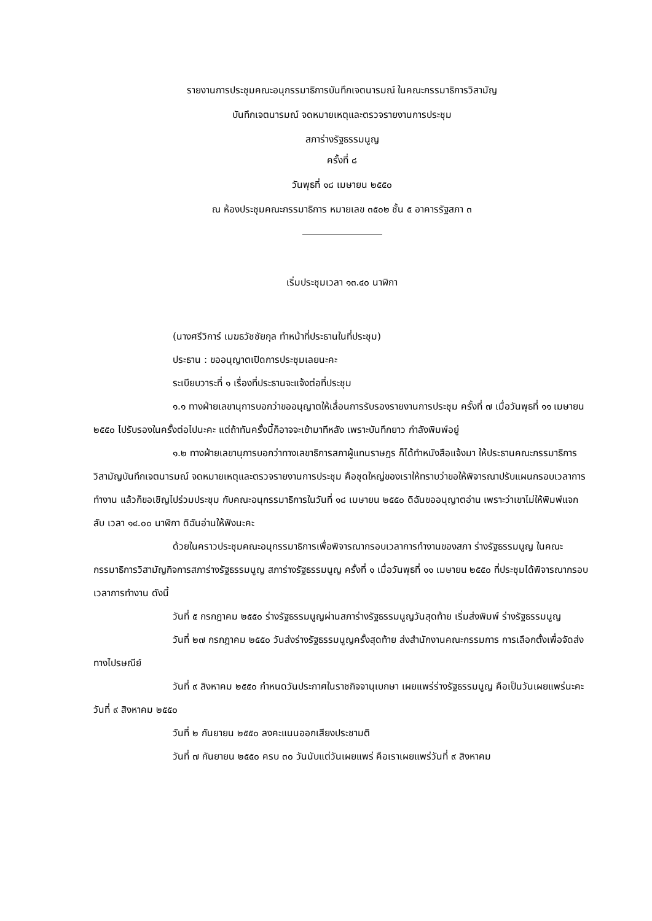รายงานการประชุมคณะอนุกรรมาธิการบันทึกเจตนารมณ์ ในคณะกรรมาธิการวิสามัญ
บันทึกเจตนารมณ์ จดหมายเหตุและตรวจรายงานการประชุม
สภาร่างรัฐธรรมนูญ
ครั้งที่ ๘
วันพุธที่ ๑๘ เมษายน ๒๕๕๐
ณ ห้องประชุมคณะกรรมาธิการ หมายเลข ๓๕๐๒ ชั้น ๕ อาคารรัฐสภา ๓
เริ่มประชุมเวลา ๑๓.๔๐ นาฬิกา
(นางศรีวิการ์ เมฆธวัชชัยกุล ทำหน้าที่ประธานในที่ประชุม)
ประธาน : ขออนุญาตเปิดการประชุมเลยนะคะ
ระเบียบวาระที่ ๑ เรื่องที่ประธานจะแจ้งต่อที่ประชุม
๑.๑ ทางฝ่ายเลขานุการบอกว่าขออนุญาตให้เลื่อนการรับรองรายงานการประชุม ครั้งที่ ๗ เมื่อวันพุธที่ ๑๑ เมษายน ๒๕๕๐ ไปรับรองในครั้งต่อไปนะคะ แต่ถ้าทันครั้งนี้ก็อาจจะเข้ามาทีหลัง เพราะบันทึกยาว กำลังพิมพ์อยู่
๑.๒ ทางฝ่ายเลขานุการบอกว่าทางเลขาธิการสภาผู้แทนราษฎร ก็ได้ทำหนังสือแจ้งมา ให้ประธานคณะกรรมาธิการวิสามัญบันทึกเจตนารมณ์ จดหมายเหตุและตรวจรายงานการประชุม คือชุดใหญ่ของเราให้ทราบว่าขอให้พิจารณาปรับแผนกรอบเวลาการทำงาน แล้วก็ขอเชิญไปร่วมประชุม กับคณะอนุกรรมาธิการในวันที่ ๑๘ เมษายน ๒๕๕๐ ดิฉันขออนุญาตอ่าน เพราะว่าเขาไม่ให้พิมพ์แจก ลับ เวลา ๑๔.๐๐ นาฬิกา ดิฉันอ่านให้ฟังนะคะ
ด้วยในคราวประชุมคณะอนุกรรมาธิการเพื่อพิจารณากรอบเวลาการทำงานของสภา ร่างรัฐธรรมนูญ ในคณะกรรมาธิการวิสามัญกิจการสภาร่างรัฐธรรมนูญ สภาร่างรัฐธรรมนูญ ครั้งที่ ๑ เมื่อวันพุธที่ ๑๑ เมษายน ๒๕๕๐ ที่ประชุมได้พิจารณากรอบเวลาการทำงาน ดังนี้
วันที่ ๕ กรกฎาคม ๒๕๕๐ ร่างรัฐธรรมนูญผ่านสภาร่างรัฐธรรมนูญวันสุดท้าย เริ่มส่งพิมพ์ ร่างรัฐธรรมนูญ
วันที่ ๒๗ กรกฎาคม ๒๕๕๐ วันส่งร่างรัฐธรรมนูญครั้งสุดท้าย ส่งสำนักงานคณะกรรมการ การเลือกตั้งเพื่อจัดส่งทางไปรษณีย์
วันที่ ๙ สิงหาคม ๒๕๕๐ กำหนดวันประกาศในราชกิจจานุเบกษา เผยแพร่ร่างรัฐธรรมนูญ คือเป็นวันเผยแพร่นะคะ วันที่ ๙ สิงหาคม ๒๕๕๐
วันที่ ๒ กันยายน ๒๕๕๐ ลงคะแนนออกเสียงประชามติ
วันที่ ๗ กันยายน ๒๕๕๐ ครบ ๓๐ วันนับแต่วันเผยแพร่ คือเราเผยแพร่วันที่ ๙ สิงหาคม